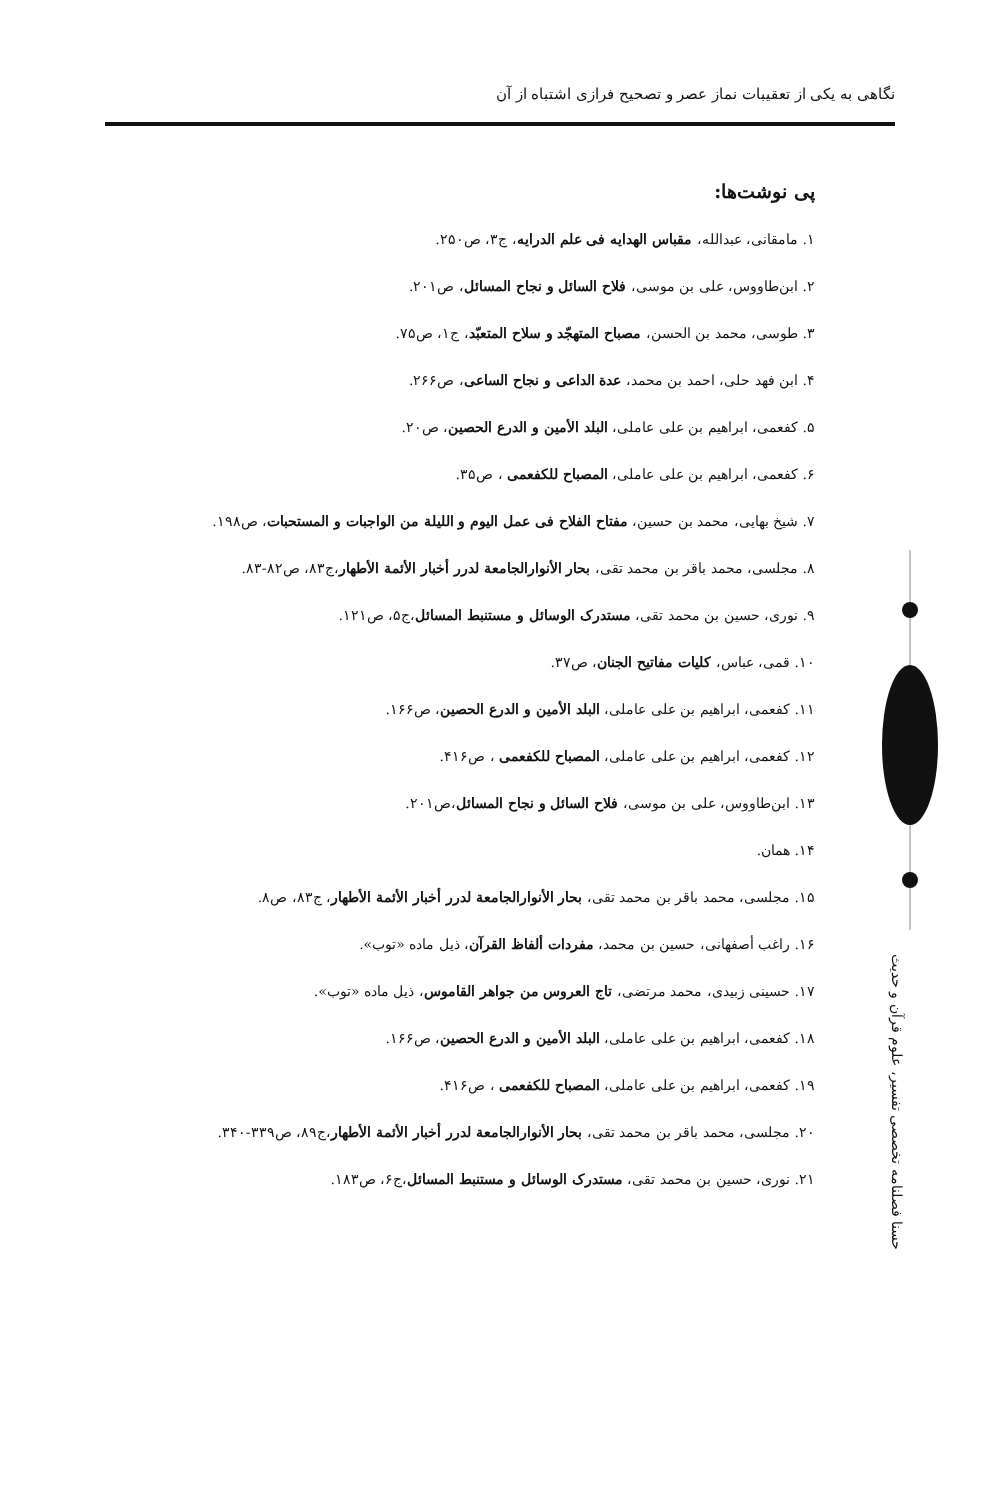نگاهی به یکی از تعقیبات نماز عصر و تصحیح فرازی اشتباه از آن
پی نوشت‌ها:
۱. مامقانی، عبدالله، مقباس الهدایه فی علم الدرایه، ج۳، ص۲۵۰.
۲. ابن‌طاووس، علی بن موسی، فلاح السائل و نجاح المسائل، ص۲۰۱.
۳. طوسی، محمد بن الحسن، مصباح المتهجّد و سلاح المتعبّد، ج۱، ص۷۵.
۴. ابن فهد حلی، احمد بن محمد، عدة الداعی و نجاح الساعی، ص۲۶۶.
۵. کفعمی، ابراهیم بن علی عاملی، البلد الأمین و الدرع الحصین، ص۲۰.
۶. کفعمی، ابراهیم بن علی عاملی، المصباح للکفعمی ، ص۳۵.
۷. شیخ بهایی، محمد بن حسین، مفتاح الفلاح فی عمل الیوم و اللیلة من الواجبات و المستحبات، ص۱۹۸.
۸. مجلسی، محمد باقر بن محمد تقی، بحار الأنوارالجامعة لدرر أخبار الأئمة الأطهار،ج۸۳، ص۸۲-۸۳.
۹. نوری، حسین بن محمد تقی، مستدرک الوسائل و مستنبط المسائل،ج۵، ص۱۲۱.
۱۰. قمی، عباس، کلیات مفاتیح الجنان، ص۳۷.
۱۱. کفعمی، ابراهیم بن علی عاملی، البلد الأمین و الدرع الحصین، ص۱۶۶.
۱۲. کفعمی، ابراهیم بن علی عاملی، المصباح للکفعمی ، ص۴۱۶.
۱۳. ابن‌طاووس، علی بن موسی، فلاح السائل و نجاح المسائل،ص۲۰۱.
۱۴. همان.
۱۵. مجلسی، محمد باقر بن محمد تقی، بحار الأنوارالجامعة لدرر أخبار الأئمة الأطهار، ج۸۳، ص۸.
۱۶. راغب أصفهانی، حسین بن محمد، مفردات ألفاظ القرآن، ذیل ماده «توب».
۱۷. حسینی زبیدی، محمد مرتضی، تاج العروس من جواهر القاموس، ذیل ماده «توب».
۱۸. کفعمی، ابراهیم بن علی عاملی، البلد الأمین و الدرع الحصین، ص۱۶۶.
۱۹. کفعمی، ابراهیم بن علی عاملی، المصباح للکفعمی ، ص۴۱۶.
۲۰. مجلسی، محمد باقر بن محمد تقی، بحار الأنوارالجامعة لدرر أخبار الأئمة الأطهار،ج۸۹، ص۳۳۹-۳۴۰.
۲۱. نوری، حسین بن محمد تقی، مستدرک الوسائل و مستنبط المسائل،ج۶، ص۱۸۳.
حسنا فصلنامه تخصصی تفسیر، علوم قرآن و حدیث